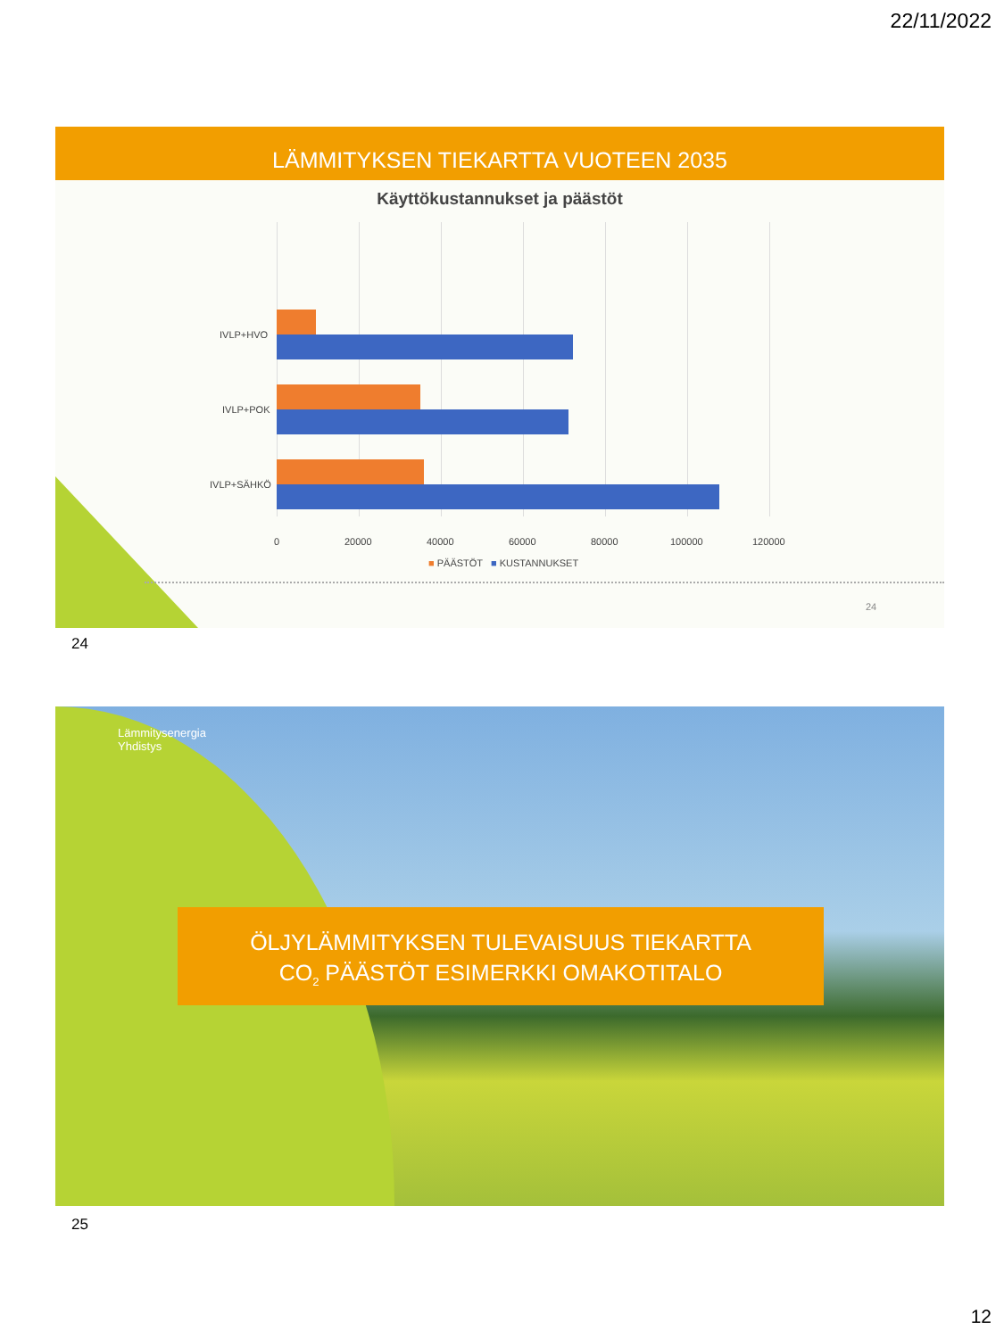22/11/2022
LÄMMITYKSEN TIEKARTTA VUOTEEN 2035
Käyttökustannukset ja päästöt
IVLP+HVO
IVLP+POK
IVLP+SÄHKÖ
0 20000 40000 60000 80000 100000 120000
■ PÄÄSTÖT ■ KUSTANNUKSET
24
24
Lämmitysenergia
Yhdistys
ÖLJYLÄMMITYKSEN TULEVAISUUS TIEKARTTA
CO<sub>2</sub> PÄÄSTÖT ESIMERKKI OMAKOTITALO
25
12